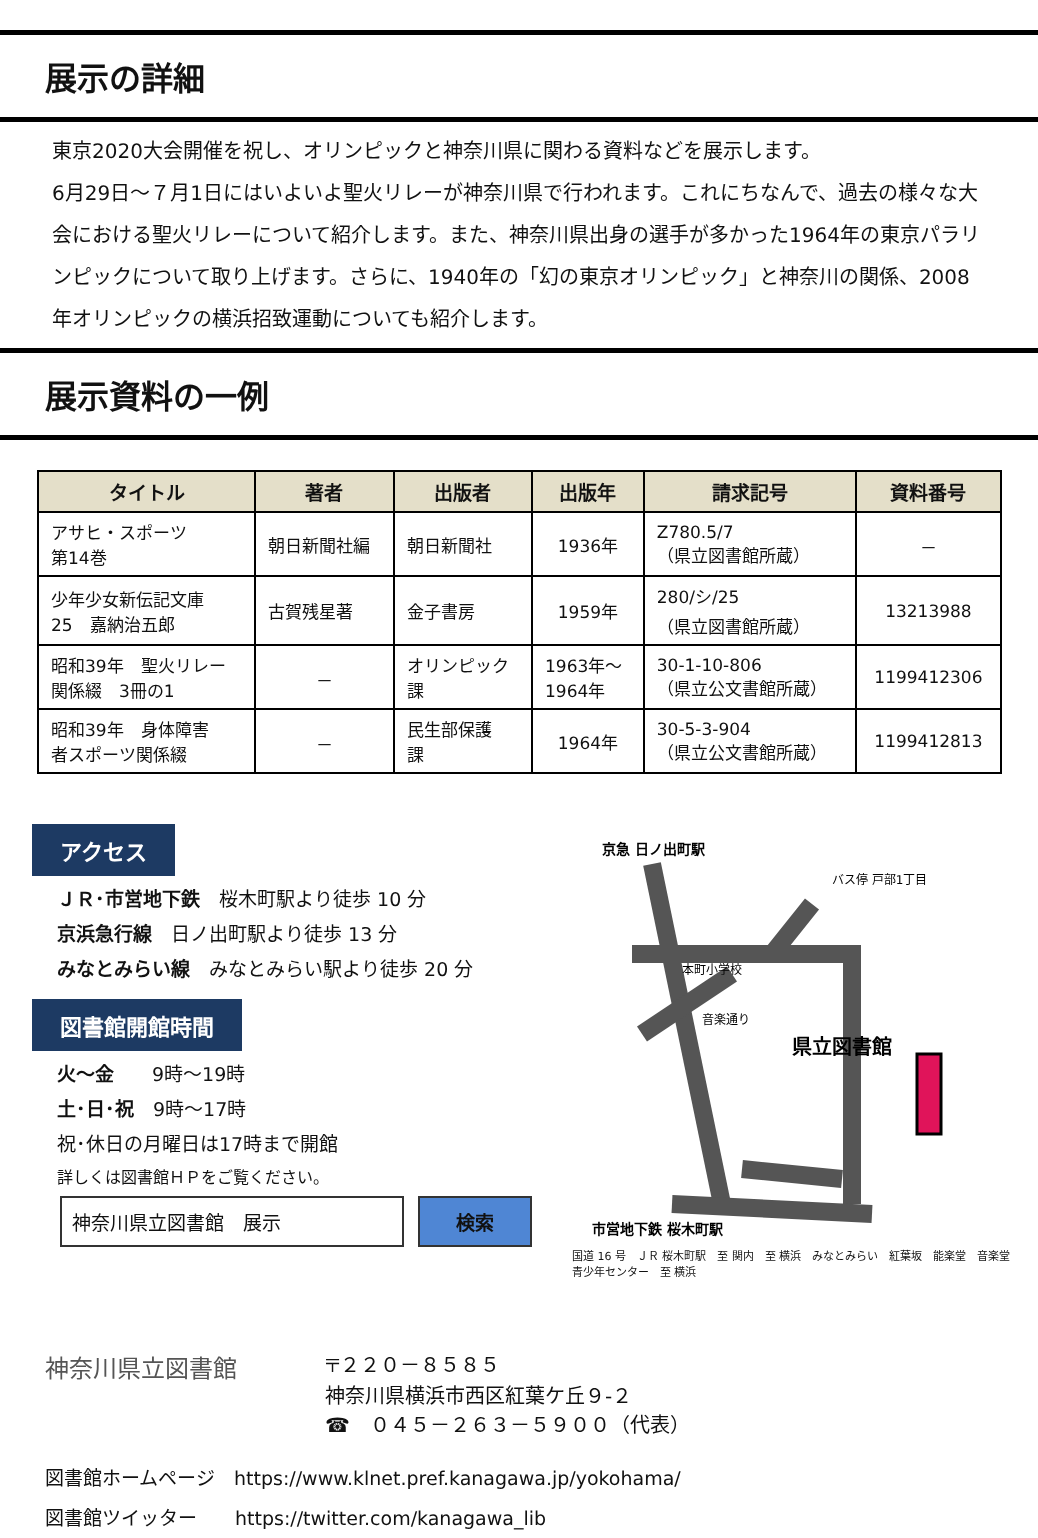展示の詳細
東京2020大会開催を祝し、オリンピックと神奈川県に関わる資料などを展示します。
6月29日～７月1日にはいよいよ聖火リレーが神奈川県で行われます。これにちなんで、過去の様々な大会における聖火リレーについて紹介します。また、神奈川県出身の選手が多かった1964年の東京パラリンピックについて取り上げます。さらに、1940年の「幻の東京オリンピック」と神奈川の関係、2008年オリンピックの横浜招致運動についても紹介します。
展示資料の一例
| タイトル | 著者 | 出版者 | 出版年 | 請求記号 | 資料番号 |
| --- | --- | --- | --- | --- | --- |
| アサヒ・スポーツ 第14巻 | 朝日新聞社編 | 朝日新聞社 | 1936年 | Z780.5/7 （県立図書館所蔵） | － |
| 少年少女新伝記文庫 25 嘉納治五郎 | 古賀残星著 | 金子書房 | 1959年 | 280/シ/25 （県立図書館所蔵） | 13213988 |
| 昭和39年 聖火リレー 関係綴 3冊の1 | － | オリンピック 課 | 1963年～ 1964年 | 30-1-10-806 （県立公文書館所蔵） | 1199412306 |
| 昭和39年 身体障害 者スポーツ関係綴 | － | 民生部保護 課 | 1964年 | 30-5-3-904 （県立公文書館所蔵） | 1199412813 |
アクセス
ＪＲ･市営地下鉄　桜木町駅より徒歩 10 分
京浜急行線　日ノ出町駅より徒歩 13 分
みなとみらい線　みなとみらい駅より徒歩 20 分
図書館開館時間
火～金　　9時～19時
土･日･祝　9時～17時
祝･休日の月曜日は17時まで開館
詳しくは図書館ＨＰをご覧ください。
神奈川県立図書館　展示 検索
県立図書館
京急 日ノ出町駅
市営地下鉄 桜木町駅
本町小学校
音楽通り
バス停 戸部1丁目
国道 16 号　ＪＲ 桜木町駅　至 関内　至 横浜　みなとみらい　紅葉坂　能楽堂　音楽堂　青少年センター　至 横浜
神奈川県立図書館
〒２２０－８５８５
神奈川県横浜市西区紅葉ケ丘９-２
☎　０４５－２６３－５９００（代表）
図書館ホームページ　https://www.klnet.pref.kanagawa.jp/yokohama/
図書館ツイッター　　https://twitter.com/kanagawa_lib